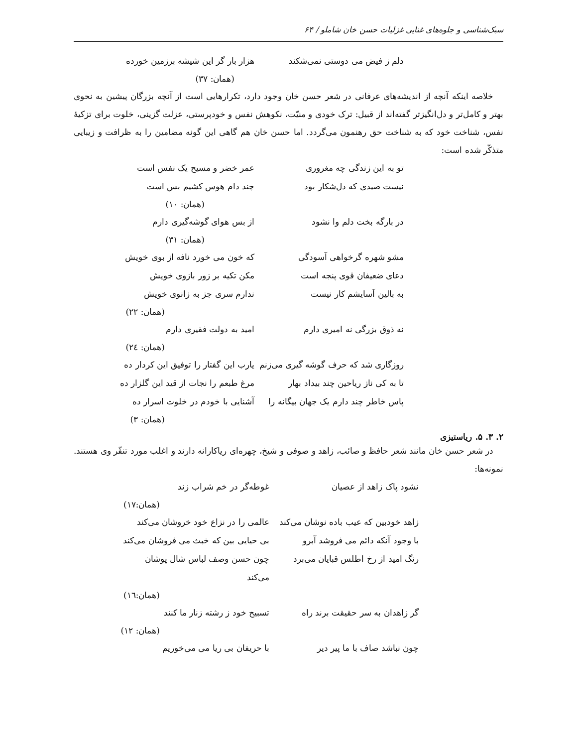سبک‌شناسی و جلوه‌های غنایی غزلیات حسن خان شاملو / ۶۴
دلم ز فیض می دوستی نمی‌شکند هزار بار گر این شیشه برزمین خورده
(همان: ۳۷)
خلاصه اینکه آنچه از اندیشه‌های عرفانی در شعر حسن خان وجود دارد، تکرارهایی است از آنچه بزرگان پیشین به نحوی بهتر و کامل‌تر و دل‌انگیزتر گفته‌اند از قبیل: ترک خودی و منیّت، نکوهش نفس و خودپرستی، عزلت گزینی، خلوت برای تزکیهٔ نفس، شناخت خود که به شناخت حق رهنمون می‌گردد. اما حسن خان هم گاهی این گونه مضامین را به ظرافت و زیبایی متذکّر شده است:
تو به این زندگی چه مغروری عمر خضر و مسیح یک نفس است
نیست صیدی که دل‌شکار بود چند دام هوس کشیم بس است
(همان: ۱۰)
در بارگه بخت دلم وا نشود از بس هوای گوشه‌گیری دارم
(همان: ۳۱)
مشو شهره گرخواهی آسودگی که خون می خورد نافه از بوی خویش
دعای ضعیفان قوی پنجه است مکن تکیه بر زور بازوی خویش
به بالین آسایشم کار نیست ندارم سری جز به زانوی خویش
(همان: ۲۲)
نه ذوق بزرگی نه امیری دارم امید به دولت فقیری دارم
(همان: ۲٤)
روزگاری شد که حرف گوشه گیری می‌زنم یارب این گفتار را توفیق این کردار ده
تا به کی ناز ریاحین چند بیداد بهار مرغ طبعم را نجات از قید این گلزار ده
پاس خاطر چند دارم یک جهان بیگانه را آشنایی با خودم در خلوت اسرار ده
(همان: ۳)
۲. ۳. ۵. ریاستیزی
در شعر حسن خان مانند شعر حافظ و صائب، زاهد و صوفی و شیخ، چهره‌ای ریاکارانه دارند و اغلب مورد تنفّر وی هستند. نمونه‌ها:
نشود پاک زاهد از عصیان غوطه‌گر در خم شراب زند
(همان:۱۷)
زاهد خودبین که عیب باده نوشان می‌کند عالمی را در نزاع خود خروشان می‌کند
با وجود آنکه دائم می فروشد آبرو بی حیایی بین که خبث می فروشان می‌کند
رنگ امید از رخ اطلس قبایان می‌برد چون حسن وصف لباس شال پوشان می‌کند
(همان:۱٦)
گر زاهدان به سر حقیقت برند راه تسبیح خود ز رشته زنار ما کنند
(همان: ۱۲)
چون نباشد صاف با ما پیر دیر با حریفان بی ریا می می‌خوریم